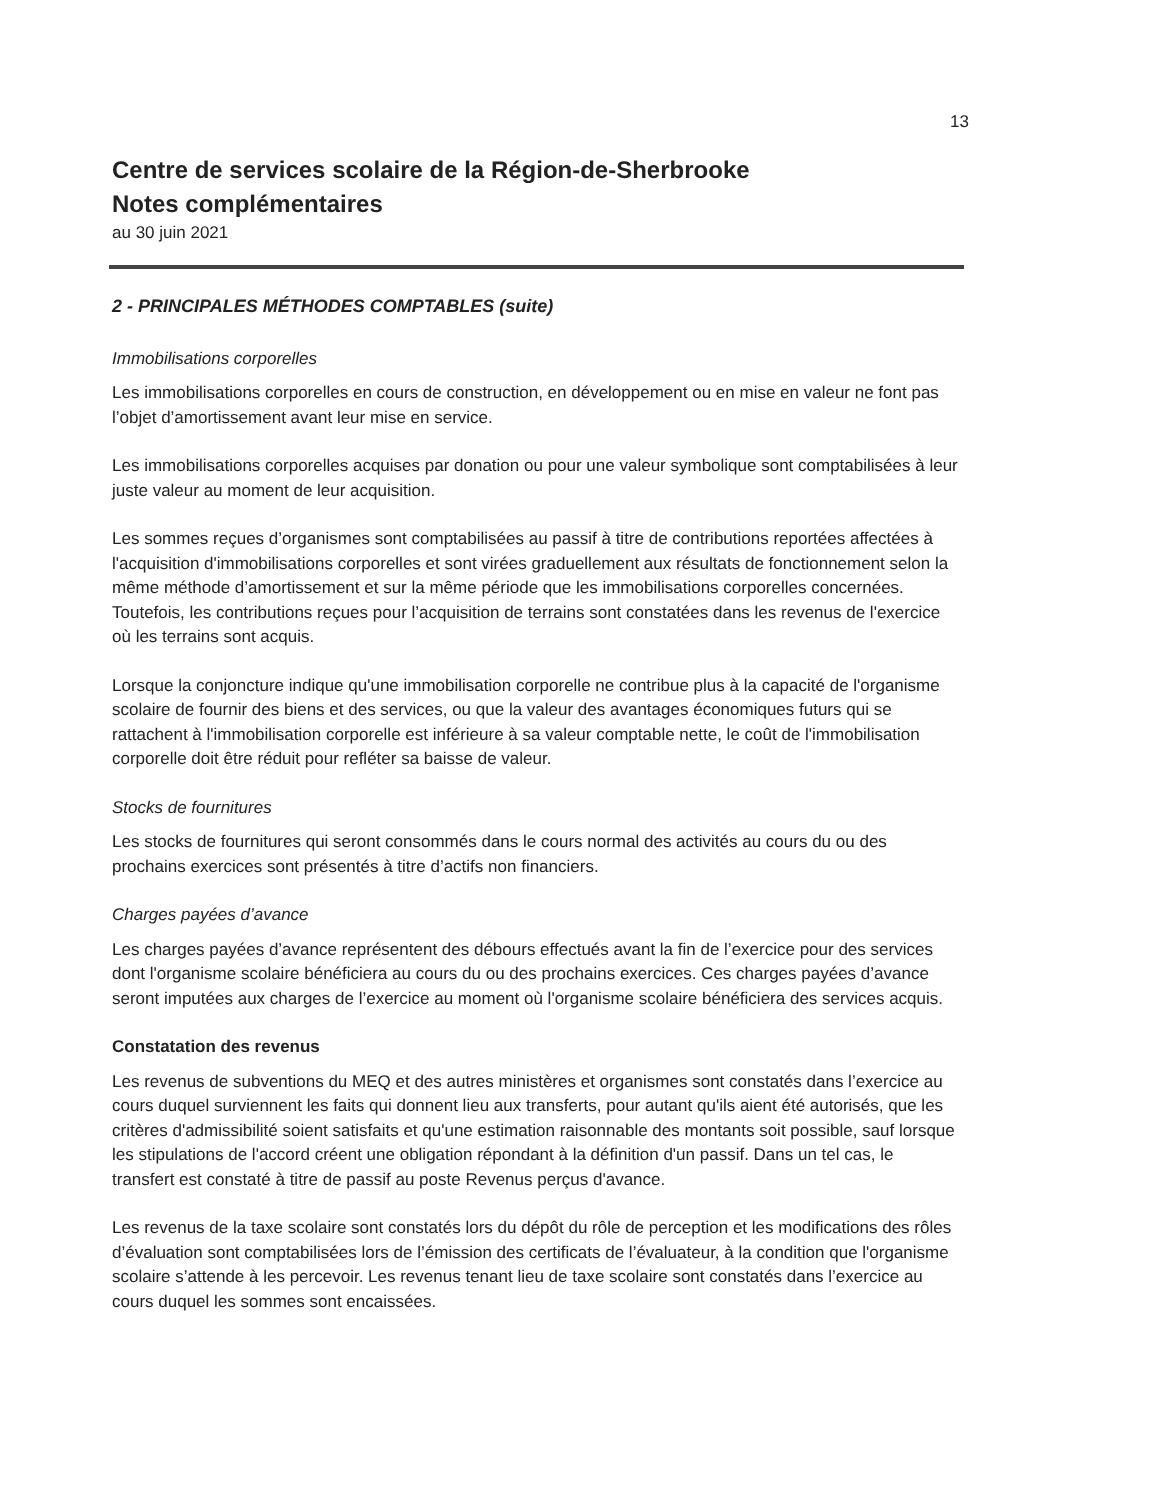13
Centre de services scolaire de la Région-de-Sherbrooke
Notes complémentaires
au 30 juin 2021
2 - PRINCIPALES MÉTHODES COMPTABLES (suite)
Immobilisations corporelles
Les immobilisations corporelles en cours de construction, en développement ou en mise en valeur ne font pas l’objet d’amortissement avant leur mise en service.
Les immobilisations corporelles acquises par donation ou pour une valeur symbolique sont comptabilisées à leur juste valeur au moment de leur acquisition.
Les sommes reçues d’organismes sont comptabilisées au passif à titre de contributions reportées affectées à l'acquisition d'immobilisations corporelles et sont virées graduellement aux résultats de fonctionnement selon la même méthode d’amortissement et sur la même période que les immobilisations corporelles concernées. Toutefois, les contributions reçues pour l’acquisition de terrains sont constatées dans les revenus de l'exercice où les terrains sont acquis.
Lorsque la conjoncture indique qu'une immobilisation corporelle ne contribue plus à la capacité de l'organisme scolaire de fournir des biens et des services, ou que la valeur des avantages économiques futurs qui se rattachent à l'immobilisation corporelle est inférieure à sa valeur comptable nette, le coût de l'immobilisation corporelle doit être réduit pour refléter sa baisse de valeur.
Stocks de fournitures
Les stocks de fournitures qui seront consommés dans le cours normal des activités au cours du ou des prochains exercices sont présentés à titre d’actifs non financiers.
Charges payées d’avance
Les charges payées d’avance représentent des débours effectués avant la fin de l’exercice pour des services dont l'organisme scolaire bénéficiera au cours du ou des prochains exercices. Ces charges payées d’avance seront imputées aux charges de l’exercice au moment où l'organisme scolaire bénéficiera des services acquis.
Constatation des revenus
Les revenus de subventions du MEQ et des autres ministères et organismes sont constatés dans l’exercice au cours duquel surviennent les faits qui donnent lieu aux transferts, pour autant qu'ils aient été autorisés, que les critères d'admissibilité soient satisfaits et qu'une estimation raisonnable des montants soit possible, sauf lorsque les stipulations de l'accord créent une obligation répondant à la définition d'un passif. Dans un tel cas, le transfert est constaté à titre de passif au poste Revenus perçus d'avance.
Les revenus de la taxe scolaire sont constatés lors du dépôt du rôle de perception et les modifications des rôles d’évaluation sont comptabilisées lors de l’émission des certificats de l’évaluateur, à la condition que l'organisme scolaire s’attende à les percevoir. Les revenus tenant lieu de taxe scolaire sont constatés dans l’exercice au cours duquel les sommes sont encaissées.